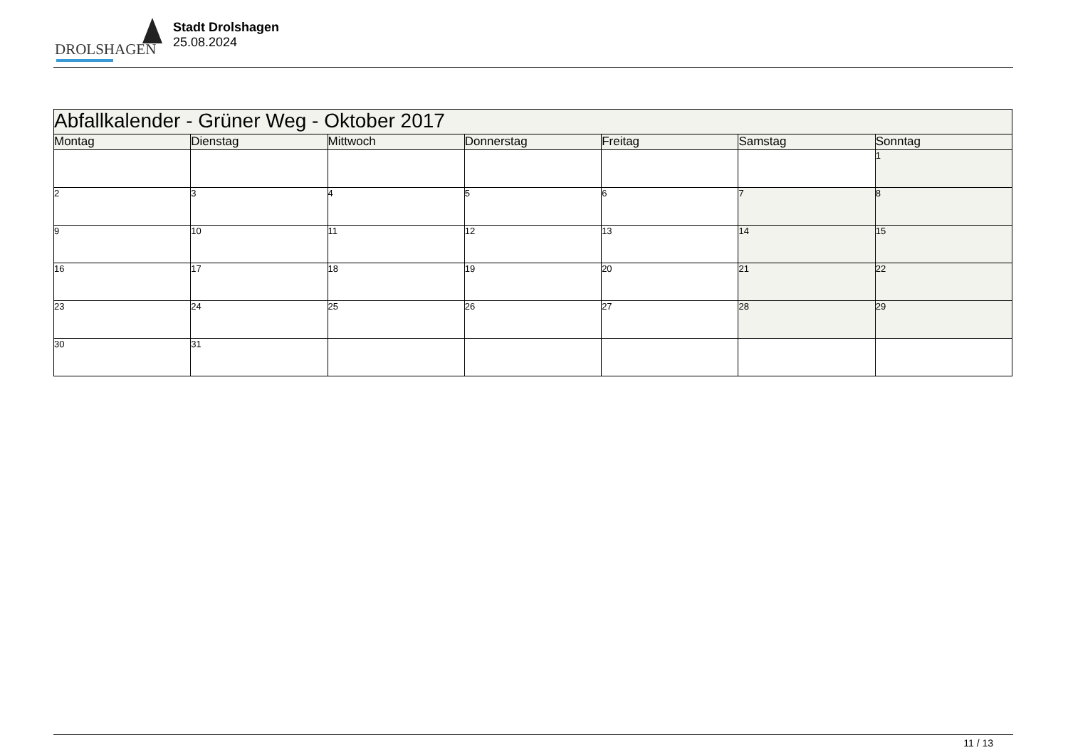DROLSHAGEN
Stadt Drolshagen
25.08.2024
| Abfallkalender - Grüner Weg - Oktober 2017 | | | | | | |
| --- | --- | --- | --- | --- | --- | --- |
| Montag | Dienstag | Mittwoch | Donnerstag | Freitag | Samstag | Sonntag |
| | | | | | | 1 |
| 2 | 3 | 4 | 5 | 6 | 7 | 8 |
| 9 | 10 | 11 | 12 | 13 | 14 | 15 |
| 16 | 17 | 18 | 19 | 20 | 21 | 22 |
| 23 | 24 | 25 | 26 | 27 | 28 | 29 |
| 30 | 31 | | | | | |
11 / 13